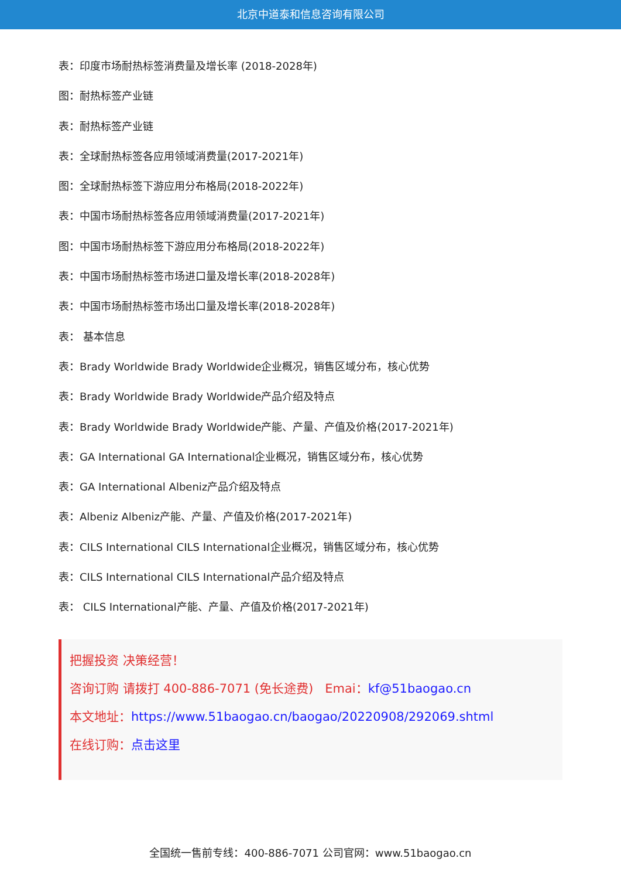北京中道泰和信息咨询有限公司
表：印度市场耐热标签消费量及增长率 (2018-2028年)
图：耐热标签产业链
表：耐热标签产业链
表：全球耐热标签各应用领域消费量(2017-2021年)
图：全球耐热标签下游应用分布格局(2018-2022年)
表：中国市场耐热标签各应用领域消费量(2017-2021年)
图：中国市场耐热标签下游应用分布格局(2018-2022年)
表：中国市场耐热标签市场进口量及增长率(2018-2028年)
表：中国市场耐热标签市场出口量及增长率(2018-2028年)
表： 基本信息
表：Brady Worldwide Brady Worldwide企业概况，销售区域分布，核心优势
表：Brady Worldwide Brady Worldwide产品介绍及特点
表：Brady Worldwide Brady Worldwide产能、产量、产值及价格(2017-2021年)
表：GA International GA International企业概况，销售区域分布，核心优势
表：GA International Albeniz产品介绍及特点
表：Albeniz Albeniz产能、产量、产值及价格(2017-2021年)
表：CILS International CILS International企业概况，销售区域分布，核心优势
表：CILS International CILS International产品介绍及特点
表： CILS International产能、产量、产值及价格(2017-2021年)
把握投资 决策经营！
咨询订购 请拨打 400-886-7071 (免长途费) Emai：kf@51baogao.cn
本文地址：https://www.51baogao.cn/baogao/20220908/292069.shtml
在线订购：点击这里
全国统一售前专线：400-886-7071 公司官网：www.51baogao.cn